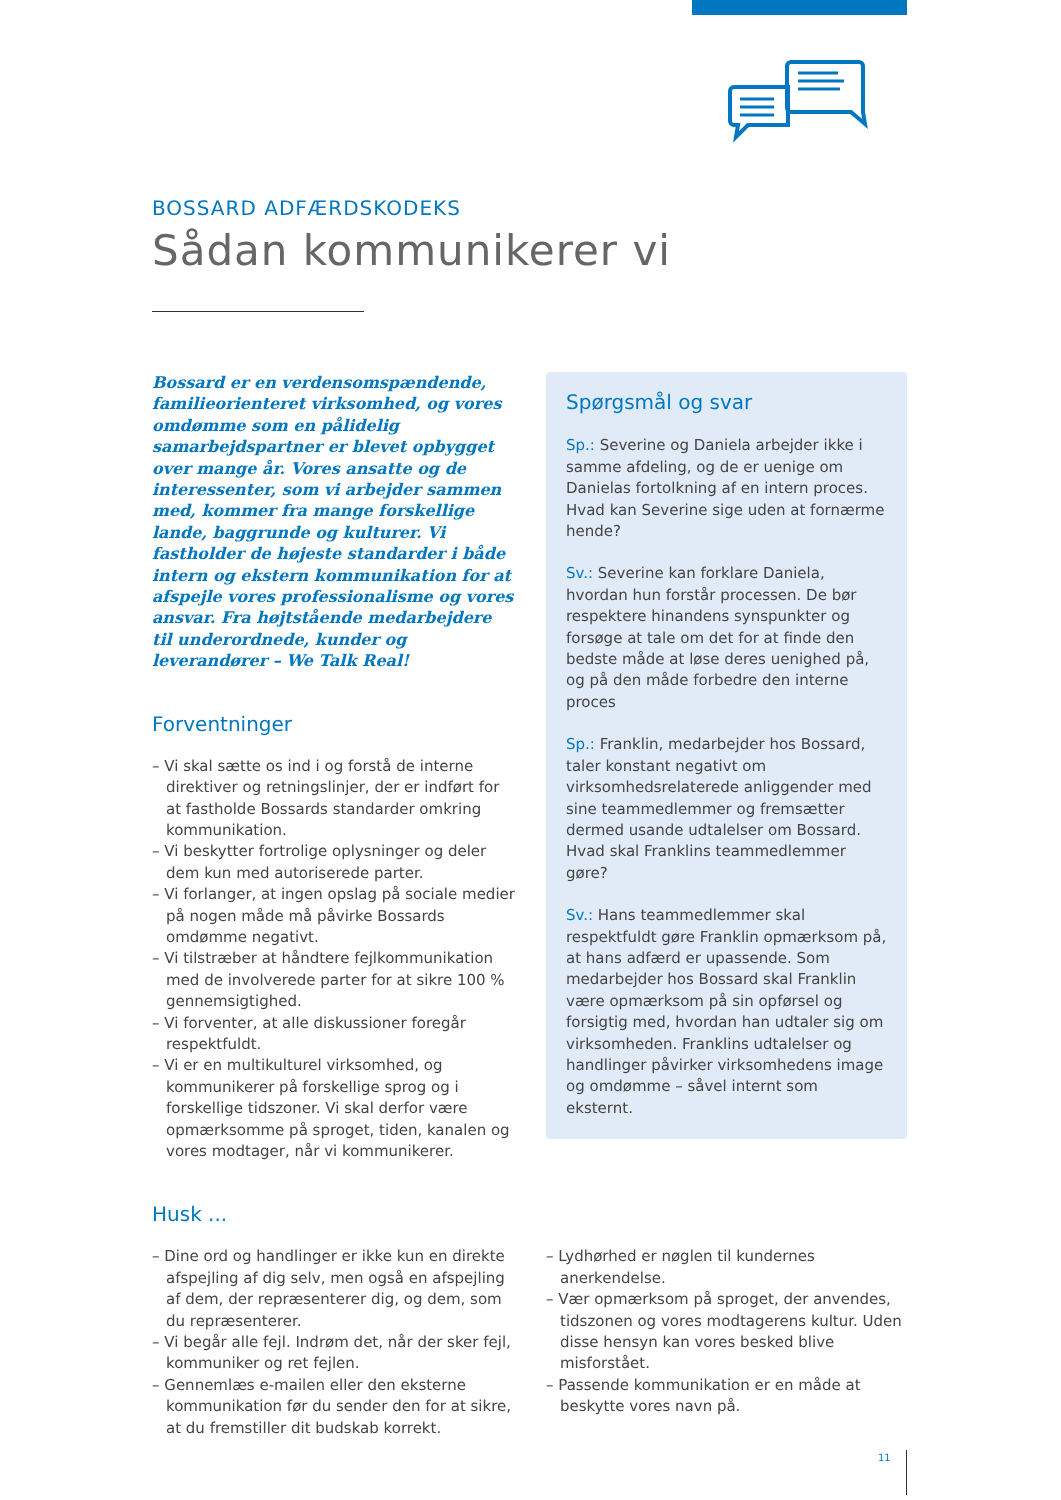BOSSARD ADFÆRDSKODEKS
Sådan kommunikerer vi
Bossard er en verdensomspændende, familie­orienteret virksomhed, og vores omdømme som en pålidelig samarbejdspartner er blevet opbygget over mange år. Vores ansatte og de interessenter, som vi arbejder sammen med, kommer fra mange forskellige lande, bag­grunde og kulturer. Vi fastholder de højeste standarder i både intern og ekstern kommu­nikation for at afspejle vores professionalisme og vores ansvar. Fra højtstående medarbejdere til underordnede, kunder og leverandører – We Talk Real!
Forventninger
– Vi skal sætte os ind i og forstå de interne direktiver og retningslinjer, der er indført for at fastholde Bossards standarder omkring kommunikation.
– Vi beskytter fortrolige oplysninger og deler dem kun med autoriserede parter.
– Vi forlanger, at ingen opslag på sociale medier på nogen måde må påvirke Bossards omdømme negativt.
– Vi tilstræber at håndtere fejlkommunikation med de involverede parter for at sikre 100 % gennemsigtighed.
– Vi forventer, at alle diskussioner foregår respektfuldt.
– Vi er en multikulturel virksomhed, og kommunikerer på forskellige sprog og i forskellige tidszoner. Vi skal derfor være opmærksomme på sproget, tiden, kanalen og vores modtager, når vi kommunikerer.
Spørgsmål og svar
Sp.: Severine og Daniela arbejder ikke i samme afdeling, og de er uenige om Danielas fortolkning af en intern proces. Hvad kan Severine sige uden at fornærme hende?
Sv.: Severine kan forklare Daniela, hvordan hun forstår processen. De bør respektere hinandens synspunkter og forsøge at tale om det for at finde den bedste måde at løse deres uenighed på, og på den måde forbedre den interne proces
Sp.: Franklin, medarbejder hos Bossard, taler konstant negativt om virksomhedsrelaterede anliggender med sine teammedlemmer og fremsætter dermed usande udtalelser om Bossard. Hvad skal Franklins teammedlemmer gøre?
Sv.: Hans teammedlemmer skal respektfuldt gøre Franklin opmærksom på, at hans adfærd er upassende. Som medarbejder hos Bossard skal Franklin være opmærksom på sin opførsel og forsigtig med, hvordan han udtaler sig om virksomheden. Franklins udtalelser og handlinger påvirker virksomhedens image og omdømme – såvel internt som eksternt.
Husk ...
– Dine ord og handlinger er ikke kun en direkte afspejling af dig selv, men også en afspejling af dem, der repræsenterer dig, og dem, som du repræsenterer.
– Vi begår alle fejl. Indrøm det, når der sker fejl, kommuniker og ret fejlen.
– Gennemlæs e-mailen eller den eksterne kommunikation før du sender den for at sikre, at du fremstiller dit budskab korrekt.
– Lydhørhed er nøglen til kundernes anerkendelse.
– Vær opmærksom på sproget, der anvendes, tidszonen og vores modtagerens kultur. Uden disse hensyn kan vores besked blive misforstået.
– Passende kommunikation er en måde at beskytte vores navn på.
11